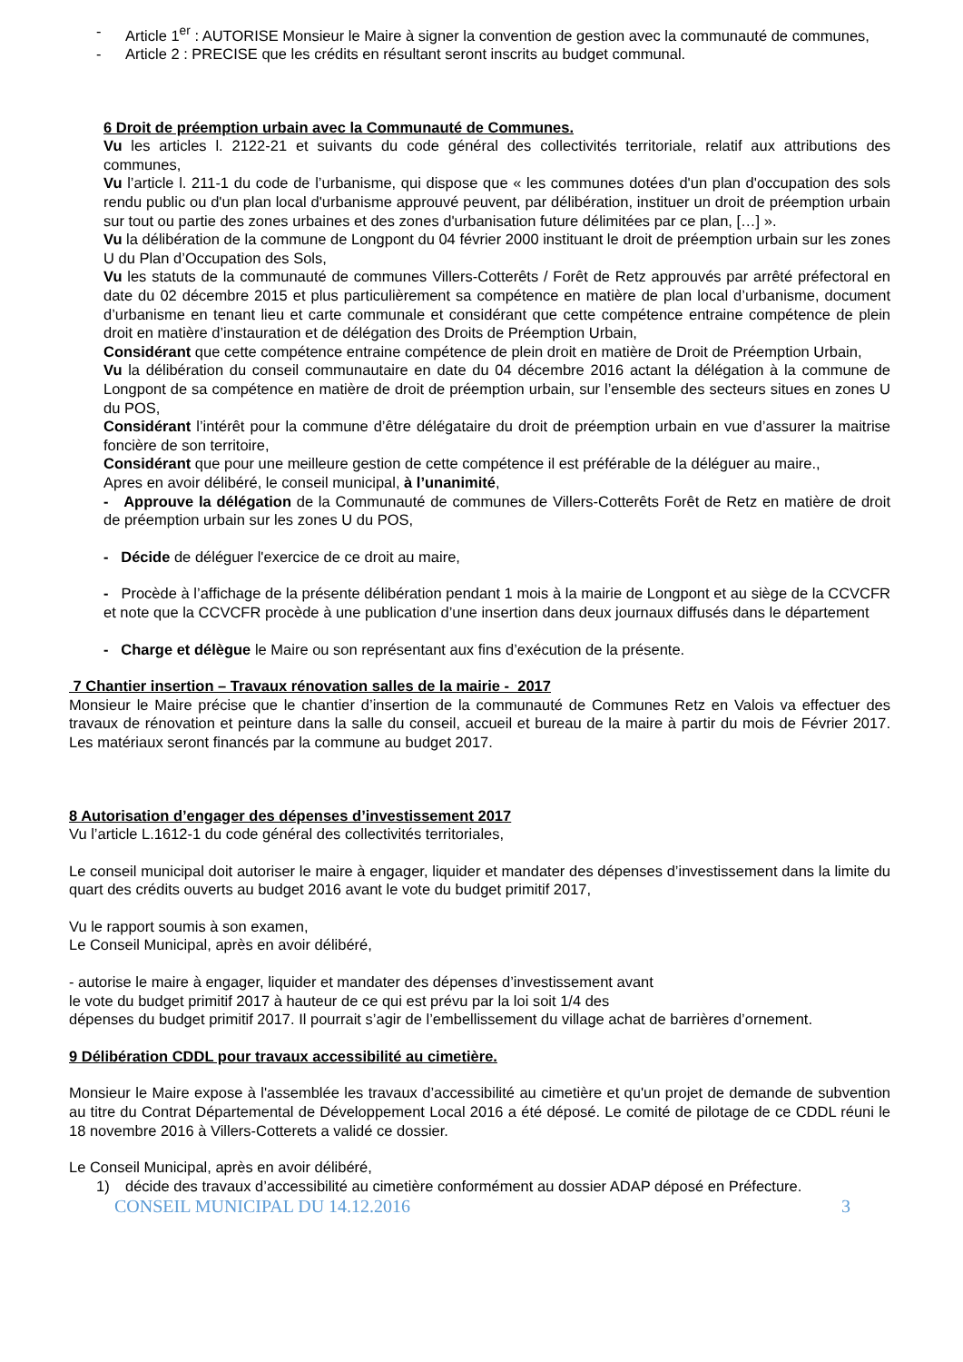- Article 1<sup>er</sup> : AUTORISE Monsieur le Maire à signer la convention de gestion avec la communauté de communes,
- Article 2 : PRECISE que les crédits en résultant seront inscrits au budget communal.
6 Droit de préemption urbain avec la Communauté de Communes.
Vu les articles l. 2122-21 et suivants du code général des collectivités territoriale, relatif aux attributions des communes,
Vu l’article l. 211-1 du code de l’urbanisme, qui dispose que « les communes dotées d'un plan d'occupation des sols rendu public ou d'un plan local d'urbanisme approuvé peuvent, par délibération, instituer un droit de préemption urbain sur tout ou partie des zones urbaines et des zones d'urbanisation future délimitées par ce plan, […] ».
Vu la délibération de la commune de Longpont du 04 février 2000 instituant le droit de préemption urbain sur les zones U du Plan d’Occupation des Sols,
Vu les statuts de la communauté de communes Villers-Cotterêts / Forêt de Retz approuvés par arrêté préfectoral en date du 02 décembre 2015 et plus particulièrement sa compétence en matière de plan local d’urbanisme, document d’urbanisme en tenant lieu et carte communale et considérant que cette compétence entraine compétence de plein droit en matière d’instauration et de délégation des Droits de Préemption Urbain,
Considérant que cette compétence entraine compétence de plein droit en matière de Droit de Préemption Urbain,
Vu la délibération du conseil communautaire en date du 04 décembre 2016 actant la délégation à la commune de Longpont de sa compétence en matière de droit de préemption urbain, sur l’ensemble des secteurs situes en zones U du POS,
Considérant l’intérêt pour la commune d’être délégataire du droit de préemption urbain en vue d’assurer la maitrise foncière de son territoire,
Considérant que pour une meilleure gestion de cette compétence il est préférable de la déléguer au maire.,
Apres en avoir délibéré, le conseil municipal, à l’unanimité,
- Approuve la délégation de la Communauté de communes de Villers-Cotterêts Forêt de Retz en matière de droit de préemption urbain sur les zones U du POS,
- Décide de déléguer l'exercice de ce droit au maire,
- Procède à l’affichage de la présente délibération pendant 1 mois à la mairie de Longpont et au siège de la CCVCFR et note que la CCVCFR procède à une publication d’une insertion dans deux journaux diffusés dans le département
- Charge et délègue le Maire ou son représentant aux fins d’exécution de la présente.
7 Chantier insertion – Travaux rénovation salles de la mairie - 2017
Monsieur le Maire précise que le chantier d’insertion de la communauté de Communes Retz en Valois va effectuer des travaux de rénovation et peinture dans la salle du conseil, accueil et bureau de la maire à partir du mois de Février 2017. Les matériaux seront financés par la commune au budget 2017.
8 Autorisation d’engager des dépenses d’investissement 2017
Vu l’article L.1612-1 du code général des collectivités territoriales,
Le conseil municipal doit autoriser le maire à engager, liquider et mandater des dépenses d’investissement dans la limite du quart des crédits ouverts au budget 2016 avant le vote du budget primitif 2017,
Vu le rapport soumis à son examen,
Le Conseil Municipal, après en avoir délibéré,
- autorise le maire à engager, liquider et mandater des dépenses d’investissement avant
le vote du budget primitif 2017 à hauteur de ce qui est prévu par la loi soit 1/4 des
dépenses du budget primitif 2017. Il pourrait s’agir de l’embellissement du village achat de barrières d’ornement.
9 Délibération CDDL pour travaux accessibilité au cimetière.
Monsieur le Maire expose à l'assemblée les travaux d’accessibilité au cimetière et qu'un projet de demande de subvention au titre du Contrat Départemental de Développement Local 2016 a été déposé. Le comité de pilotage de ce CDDL réuni le 18 novembre 2016 à Villers-Cotterets a validé ce dossier.
Le Conseil Municipal, après en avoir délibéré,
1) décide des travaux d’accessibilité au cimetière conformément au dossier ADAP déposé en Préfecture.
CONSEIL MUNICIPAL DU 14.12.2016 3